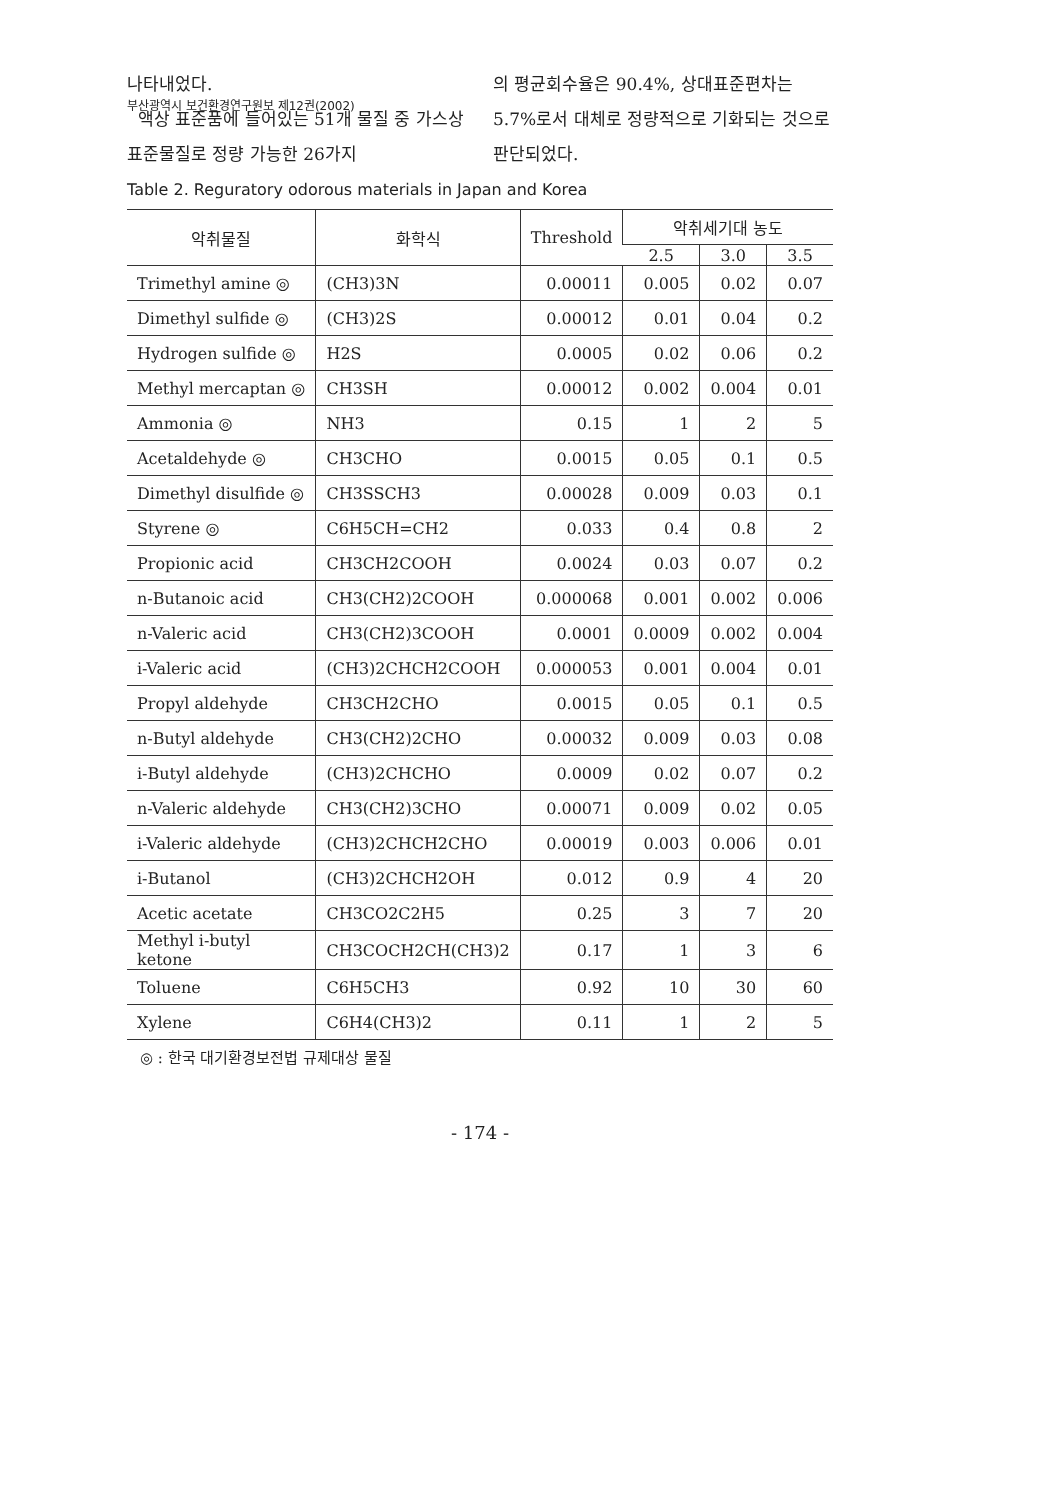부산광역시 보건환경연구원보 제12권(2002)
나타내었다.
액상 표준품에 들어있는 51개 물질 중 가스상 표준물질로 정량 가능한 26가지
의 평균회수율은 90.4%, 상대표준편차는 5.7%로서 대체로 정량적으로 기화되는 것으로 판단되었다.
Table 2. Reguratory odorous materials in Japan and Korea
| 악취물질 | 화학식 | Threshold | 악취세기대 농도 | | |
| --- | --- | --- | --- | --- | --- |
| | | | 2.5 | 3.0 | 3.5 |
| Trimethyl amine ◎ | (CH3)3N | 0.00011 | 0.005 | 0.02 | 0.07 |
| Dimethyl sulfide ◎ | (CH3)2S | 0.00012 | 0.01 | 0.04 | 0.2 |
| Hydrogen sulfide ◎ | H2S | 0.0005 | 0.02 | 0.06 | 0.2 |
| Methyl mercaptan ◎ | CH3SH | 0.00012 | 0.002 | 0.004 | 0.01 |
| Ammonia ◎ | NH3 | 0.15 | 1 | 2 | 5 |
| Acetaldehyde ◎ | CH3CHO | 0.0015 | 0.05 | 0.1 | 0.5 |
| Dimethyl disulfide ◎ | CH3SSCH3 | 0.00028 | 0.009 | 0.03 | 0.1 |
| Styrene ◎ | C6H5CH=CH2 | 0.033 | 0.4 | 0.8 | 2 |
| Propionic acid | CH3CH2COOH | 0.0024 | 0.03 | 0.07 | 0.2 |
| n-Butanoic acid | CH3(CH2)2COOH | 0.000068 | 0.001 | 0.002 | 0.006 |
| n-Valeric acid | CH3(CH2)3COOH | 0.0001 | 0.0009 | 0.002 | 0.004 |
| i-Valeric acid | (CH3)2CHCH2COOH | 0.000053 | 0.001 | 0.004 | 0.01 |
| Propyl aldehyde | CH3CH2CHO | 0.0015 | 0.05 | 0.1 | 0.5 |
| n-Butyl aldehyde | CH3(CH2)2CHO | 0.00032 | 0.009 | 0.03 | 0.08 |
| i-Butyl aldehyde | (CH3)2CHCHO | 0.0009 | 0.02 | 0.07 | 0.2 |
| n-Valeric aldehyde | CH3(CH2)3CHO | 0.00071 | 0.009 | 0.02 | 0.05 |
| i-Valeric aldehyde | (CH3)2CHCH2CHO | 0.00019 | 0.003 | 0.006 | 0.01 |
| i-Butanol | (CH3)2CHCH2OH | 0.012 | 0.9 | 4 | 20 |
| Acetic acetate | CH3CO2C2H5 | 0.25 | 3 | 7 | 20 |
| Methyl i-butyl ketone | CH3COCH2CH(CH3)2 | 0.17 | 1 | 3 | 6 |
| Toluene | C6H5CH3 | 0.92 | 10 | 30 | 60 |
| Xylene | C6H4(CH3)2 | 0.11 | 1 | 2 | 5 |
◎ : 한국 대기환경보전법 규제대상 물질
- 174 -